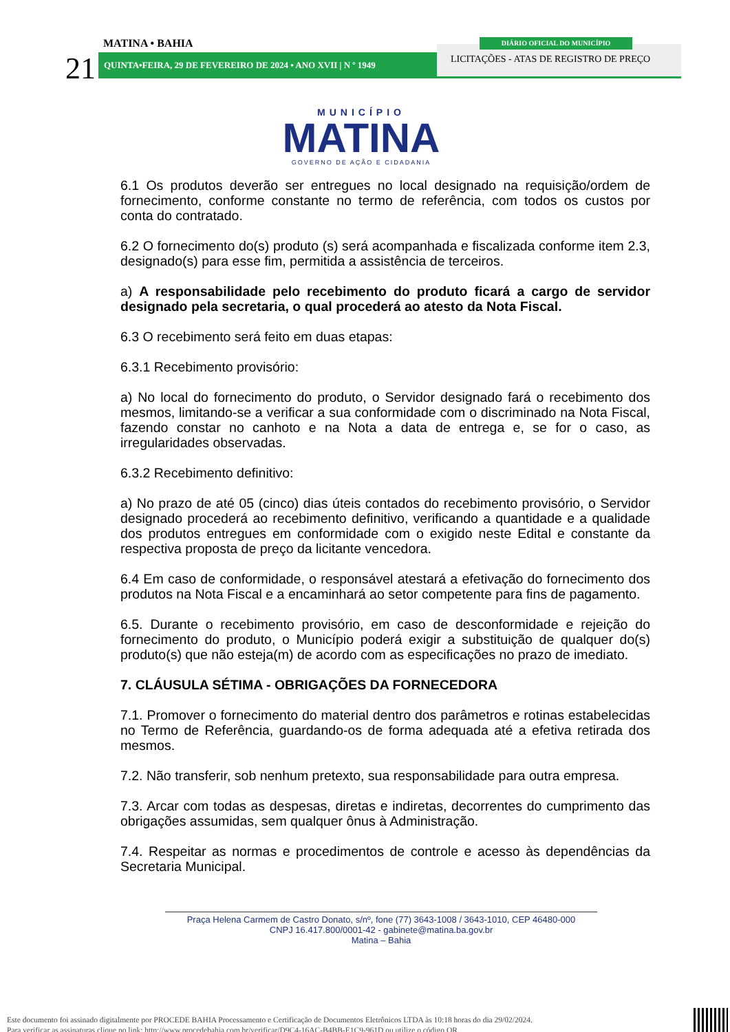21
MATINA • BAHIA
QUINTA•FEIRA, 29 DE FEVEREIRO DE 2024 • ANO XVII | N º 1949
LICITAÇÕES - ATAS DE REGISTRO DE PREÇO
DIÁRIO OFICIAL DO MUNICÍPIO
MUNICÍPIO
MATINA
GOVERNO DE AÇÃO E CIDADANIA
6.1 Os produtos deverão ser entregues no local designado na requisição/ordem de fornecimento, conforme constante no termo de referência, com todos os custos por conta do contratado.
6.2 O fornecimento do(s) produto (s) será acompanhada e fiscalizada conforme item 2.3, designado(s) para esse fim, permitida a assistência de terceiros.
a) A responsabilidade pelo recebimento do produto ficará a cargo de servidor designado pela secretaria, o qual procederá ao atesto da Nota Fiscal.
6.3 O recebimento será feito em duas etapas:
6.3.1 Recebimento provisório:
a) No local do fornecimento do produto, o Servidor designado fará o recebimento dos mesmos, limitando-se a verificar a sua conformidade com o discriminado na Nota Fiscal, fazendo constar no canhoto e na Nota a data de entrega e, se for o caso, as irregularidades observadas.
6.3.2 Recebimento definitivo:
a) No prazo de até 05 (cinco) dias úteis contados do recebimento provisório, o Servidor designado procederá ao recebimento definitivo, verificando a quantidade e a qualidade dos produtos entregues em conformidade com o exigido neste Edital e constante da respectiva proposta de preço da licitante vencedora.
6.4 Em caso de conformidade, o responsável atestará a efetivação do fornecimento dos produtos na Nota Fiscal e a encaminhará ao setor competente para fins de pagamento.
6.5. Durante o recebimento provisório, em caso de desconformidade e rejeição do fornecimento do produto, o Município poderá exigir a substituição de qualquer do(s) produto(s) que não esteja(m) de acordo com as especificações no prazo de imediato.
7. CLÁUSULA SÉTIMA - OBRIGAÇÕES DA FORNECEDORA
7.1. Promover o fornecimento do material dentro dos parâmetros e rotinas estabelecidas no Termo de Referência, guardando-os de forma adequada até a efetiva retirada dos mesmos.
7.2. Não transferir, sob nenhum pretexto, sua responsabilidade para outra empresa.
7.3. Arcar com todas as despesas, diretas e indiretas, decorrentes do cumprimento das obrigações assumidas, sem qualquer ônus à Administração.
7.4. Respeitar as normas e procedimentos de controle e acesso às dependências da Secretaria Municipal.
Praça Helena Carmem de Castro Donato, s/nº, fone (77) 3643-1008 / 3643-1010, CEP 46480-000
CNPJ 16.417.800/0001-42 - gabinete@matina.ba.gov.br
Matina – Bahia
Este documento foi assinado digitalmente por PROCEDE BAHIA Processamento e Certificação de Documentos Eletrônicos LTDA às 10:18 horas do dia 29/02/2024.
Para verificar as assinaturas clique no link: http://www.procedebahia.com.br/verificar/D9C4-16AC-B4BB-E1C9-961D ou utilize o código QR.